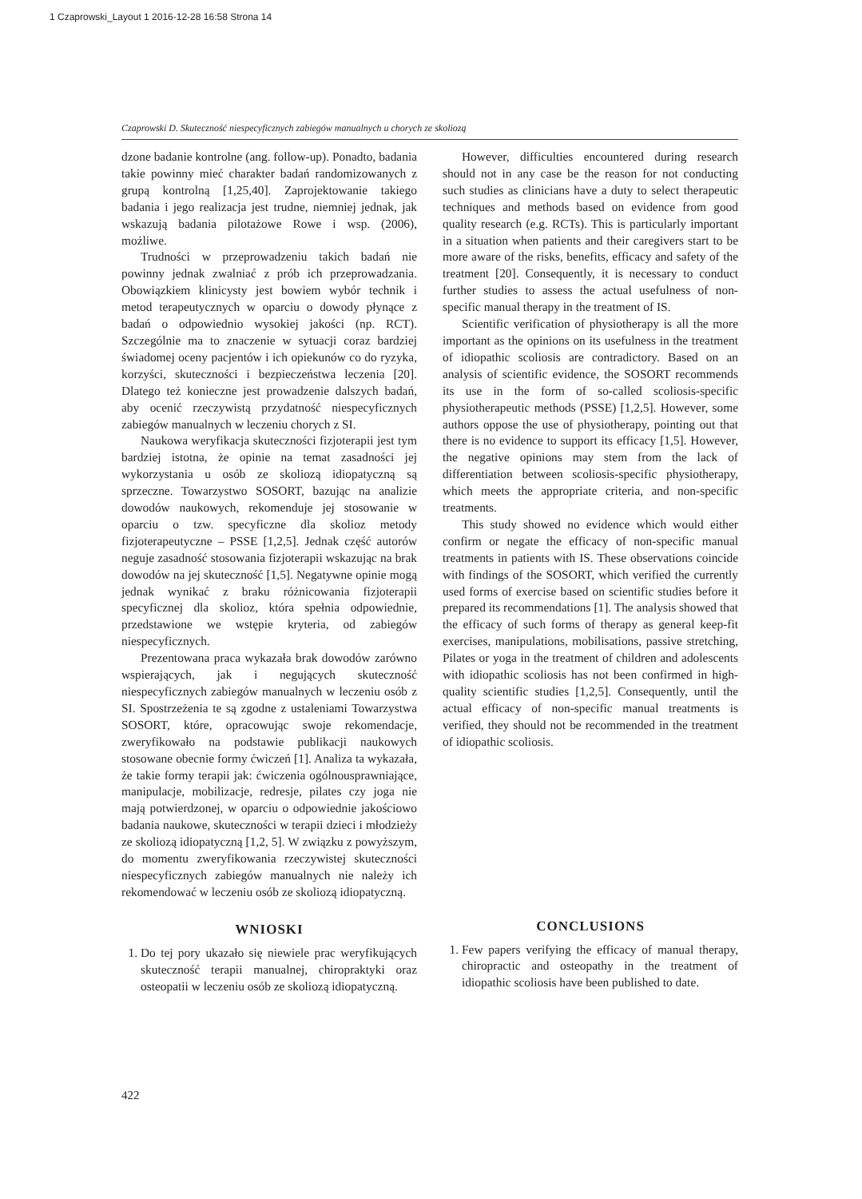1 Czaprowski_Layout 1 2016-12-28 16:58 Strona 14
Czaprowski D. Skuteczność niespecyficznych zabiegów manualnych u chorych ze skoliozą
dzone badanie kontrolne (ang. follow-up). Ponadto, badania takie powinny mieć charakter badań randomizowanych z grupą kontrolną [1,25,40]. Zaprojektowanie takiego badania i jego realizacja jest trudne, niemniej jednak, jak wskazują badania pilotażowe Rowe i wsp. (2006), możliwe.
Trudności w przeprowadzeniu takich badań nie powinny jednak zwalniać z prób ich przeprowadzania. Obowiązkiem klinicysty jest bowiem wybór technik i metod terapeutycznych w oparciu o dowody płynące z badań o odpowiednio wysokiej jakości (np. RCT). Szczególnie ma to znaczenie w sytuacji coraz bardziej świadomej oceny pacjentów i ich opiekunów co do ryzyka, korzyści, skuteczności i bezpieczeństwa leczenia [20]. Dlatego też konieczne jest prowadzenie dalszych badań, aby ocenić rzeczywistą przydatność niespecyficznych zabiegów manualnych w leczeniu chorych z SI.
Naukowa weryfikacja skuteczności fizjoterapii jest tym bardziej istotna, że opinie na temat zasadności jej wykorzystania u osób ze skoliozą idiopatyczną są sprzeczne. Towarzystwo SOSORT, bazując na analizie dowodów naukowych, rekomenduje jej stosowanie w oparciu o tzw. specyficzne dla skolioz metody fizjoterapeutyczne – PSSE [1,2,5]. Jednak część autorów neguje zasadność stosowania fizjoterapii wskazując na brak dowodów na jej skuteczność [1,5]. Negatywne opinie mogą jednak wynikać z braku różnicowania fizjoterapii specyficznej dla skolioz, która spełnia odpowiednie, przedstawione we wstępie kryteria, od zabiegów niespecyficznych.
Prezentowana praca wykazała brak dowodów zarówno wspierających, jak i negujących skuteczność niespecyficznych zabiegów manualnych w leczeniu osób z SI. Spostrzeżenia te są zgodne z ustaleniami Towarzystwa SOSORT, które, opracowując swoje rekomendacje, zweryfikowało na podstawie publikacji naukowych stosowane obecnie formy ćwiczeń [1]. Analiza ta wykazała, że takie formy terapii jak: ćwiczenia ogólnousprawniające, manipulacje, mobilizacje, redresje, pilates czy joga nie mają potwierdzonej, w oparciu o odpowiednie jakościowo badania naukowe, skuteczności w terapii dzieci i młodzieży ze skoliozą idiopatyczną [1,2, 5]. W związku z powyższym, do momentu zweryfikowania rzeczywistej skuteczności niespecyficznych zabiegów manualnych nie należy ich rekomendować w leczeniu osób ze skoliozą idiopatyczną.
WNIOSKI
1. Do tej pory ukazało się niewiele prac weryfikujących skuteczność terapii manualnej, chiropraktyki oraz osteopatii w leczeniu osób ze skoliozą idiopatyczną.
However, difficulties encountered during research should not in any case be the reason for not conducting such studies as clinicians have a duty to select therapeutic techniques and methods based on evidence from good quality research (e.g. RCTs). This is particularly important in a situation when patients and their caregivers start to be more aware of the risks, benefits, efficacy and safety of the treatment [20]. Consequently, it is necessary to conduct further studies to assess the actual usefulness of non-specific manual therapy in the treatment of IS.
Scientific verification of physiotherapy is all the more important as the opinions on its usefulness in the treatment of idiopathic scoliosis are contradictory. Based on an analysis of scientific evidence, the SOSORT recommends its use in the form of so-called scoliosis-specific physiotherapeutic methods (PSSE) [1,2,5]. However, some authors oppose the use of physiotherapy, pointing out that there is no evidence to support its efficacy [1,5]. However, the negative opinions may stem from the lack of differentiation between scoliosis-specific physiotherapy, which meets the appropriate criteria, and non-specific treatments.
This study showed no evidence which would either confirm or negate the efficacy of non-specific manual treatments in patients with IS. These observations coincide with findings of the SOSORT, which verified the currently used forms of exercise based on scientific studies before it prepared its recommendations [1]. The analysis showed that the efficacy of such forms of therapy as general keep-fit exercises, manipulations, mobilisations, passive stretching, Pilates or yoga in the treatment of children and adolescents with idiopathic scoliosis has not been confirmed in high-quality scientific studies [1,2,5]. Consequently, until the actual efficacy of non-specific manual treatments is verified, they should not be recommended in the treatment of idiopathic scoliosis.
CONCLUSIONS
1. Few papers verifying the efficacy of manual therapy, chiropractic and osteopathy in the treatment of idiopathic scoliosis have been published to date.
422